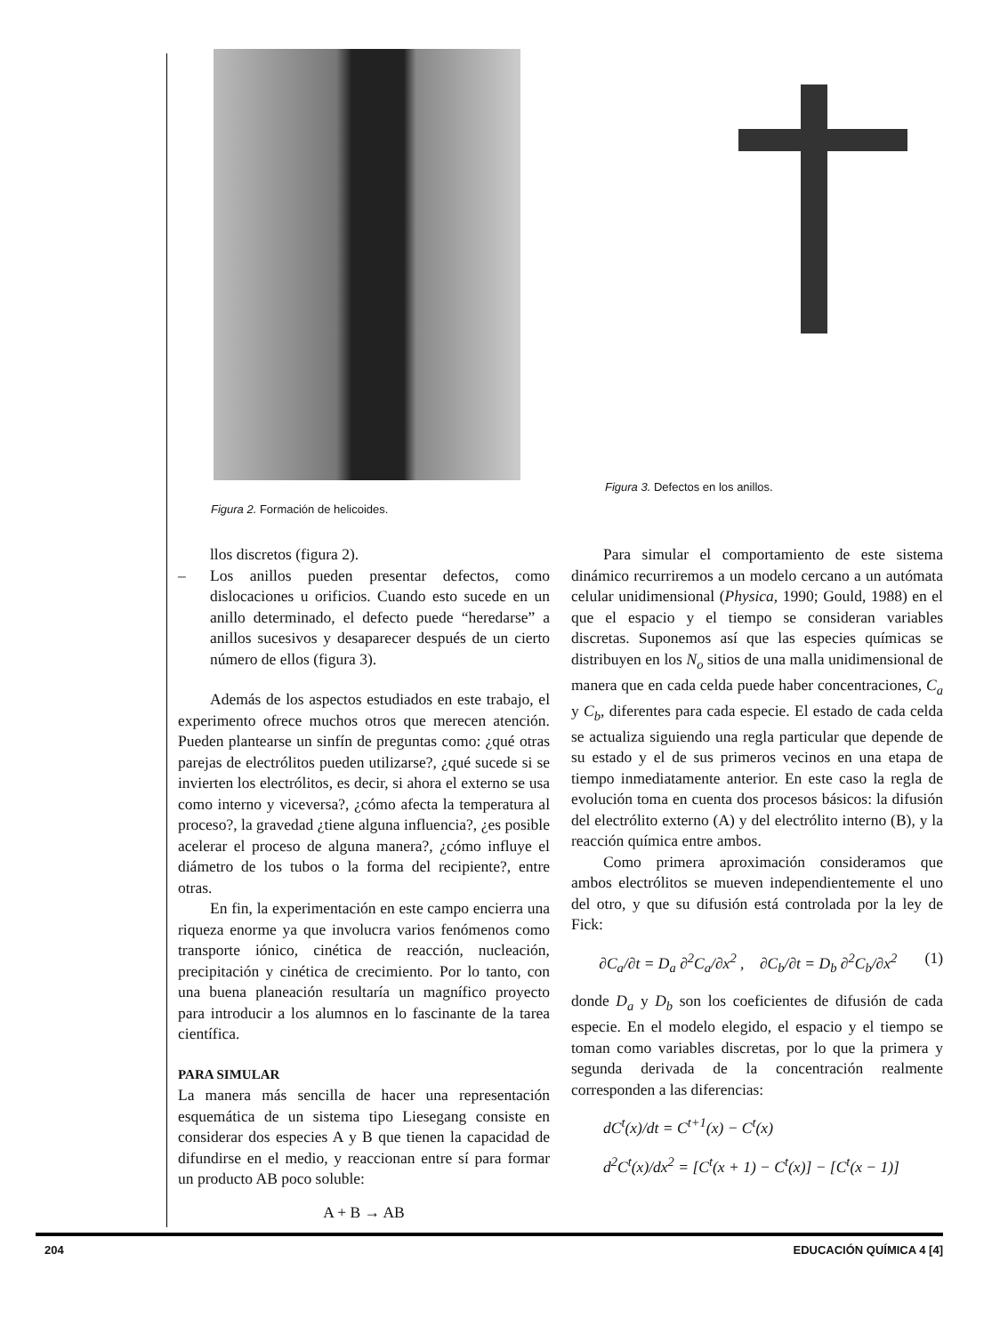Figura 2. Formación de helicoides. Figura 3. Defectos en los anillos.
llos discretos (figura 2).
– Los anillos pueden presentar defectos, como dislocaciones u orificios. Cuando esto sucede en un anillo determinado, el defecto puede “heredarse” a anillos sucesivos y desaparecer después de un cierto número de ellos (figura 3).
Además de los aspectos estudiados en este trabajo, el experimento ofrece muchos otros que merecen atención. Pueden plantearse un sinfín de preguntas como: ¿qué otras parejas de electrólitos pueden utilizarse?, ¿qué sucede si se invierten los electrólitos, es decir, si ahora el externo se usa como interno y viceversa?, ¿cómo afecta la temperatura al proceso?, la gravedad ¿tiene alguna influencia?, ¿es posible acelerar el proceso de alguna manera?, ¿cómo influye el diámetro de los tubos o la forma del recipiente?, entre otras.
En fin, la experimentación en este campo encierra una riqueza enorme ya que involucra varios fenómenos como transporte iónico, cinética de reacción, nucleación, precipitación y cinética de crecimiento. Por lo tanto, con una buena planeación resultaría un magnífico proyecto para introducir a los alumnos en lo fascinante de la tarea científica.
PARA SIMULAR
La manera más sencilla de hacer una representación esquemática de un sistema tipo Liesegang consiste en considerar dos especies A y B que tienen la capacidad de difundirse en el medio, y reaccionan entre sí para formar un producto AB poco soluble:
A + B → AB
Para simular el comportamiento de este sistema dinámico recurriremos a un modelo cercano a un autómata celular unidimensional (Physica, 1990; Gould, 1988) en el que el espacio y el tiempo se consideran variables discretas. Suponemos así que las especies químicas se distribuyen en los N<sub>o</sub> sitios de una malla unidimensional de manera que en cada celda puede haber concentraciones, C<sub>a</sub> y C<sub>b</sub>, diferentes para cada especie. El estado de cada celda se actualiza siguiendo una regla particular que depende de su estado y el de sus primeros vecinos en una etapa de tiempo inmediatamente anterior. En este caso la regla de evolución toma en cuenta dos procesos básicos: la difusión del electrólito externo (A) y del electrólito interno (B), y la reacción química entre ambos.
Como primera aproximación consideramos que ambos electrólitos se mueven independientemente el uno del otro, y que su difusión está controlada por la ley de Fick:
∂C<sub>a</sub>/∂t = D<sub>a</sub> ∂<sup>2</sup>C<sub>a</sub>/∂x<sup>2</sup> , ∂C<sub>b</sub>/∂t = D<sub>b</sub> ∂<sup>2</sup>C<sub>b</sub>/∂x<sup>2</sup> (1)
donde D<sub>a</sub> y D<sub>b</sub> son los coeficientes de difusión de cada especie. En el modelo elegido, el espacio y el tiempo se toman como variables discretas, por lo que la primera y segunda derivada de la concentración realmente corresponden a las diferencias:
dC<sup>t</sup>(x)/dt = C<sup>t+1</sup>(x) − C<sup>t</sup>(x)
d<sup>2</sup>C<sup>t</sup>(x)/dx<sup>2</sup> = [C<sup>t</sup>(x + 1) − C<sup>t</sup>(x)] − [C<sup>t</sup>(x − 1)]
204 EDUCACIÓN QUÍMICA 4 [4]